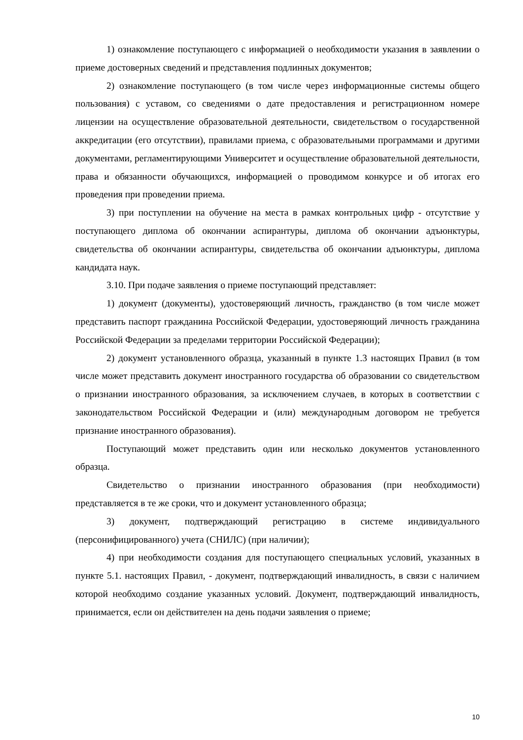1) ознакомление поступающего с информацией о необходимости указания в заявлении о приеме достоверных сведений и представления подлинных документов;
2) ознакомление поступающего (в том числе через информационные системы общего пользования) с уставом, со сведениями о дате предоставления и регистрационном номере лицензии на осуществление образовательной деятельности, свидетельством о государственной аккредитации (его отсутствии), правилами приема, с образовательными программами и другими документами, регламентирующими Университет и осуществление образовательной деятельности, права и обязанности обучающихся, информацией о проводимом конкурсе и об итогах его проведения при проведении приема.
3) при поступлении на обучение на места в рамках контрольных цифр - отсутствие у поступающего диплома об окончании аспирантуры, диплома об окончании адъюнктуры, свидетельства об окончании аспирантуры, свидетельства об окончании адъюнктуры, диплома кандидата наук.
3.10. При подаче заявления о приеме поступающий представляет:
1) документ (документы), удостоверяющий личность, гражданство (в том числе может представить паспорт гражданина Российской Федерации, удостоверяющий личность гражданина Российской Федерации за пределами территории Российской Федерации);
2) документ установленного образца, указанный в пункте 1.3 настоящих Правил (в том числе может представить документ иностранного государства об образовании со свидетельством о признании иностранного образования, за исключением случаев, в которых в соответствии с законодательством Российской Федерации и (или) международным договором не требуется признание иностранного образования).
Поступающий может представить один или несколько документов установленного образца.
Свидетельство о признании иностранного образования (при необходимости) представляется в те же сроки, что и документ установленного образца;
3) документ, подтверждающий регистрацию в системе индивидуального (персонифицированного) учета (СНИЛС) (при наличии);
4) при необходимости создания для поступающего специальных условий, указанных в пункте 5.1. настоящих Правил, - документ, подтверждающий инвалидность, в связи с наличием которой необходимо создание указанных условий. Документ, подтверждающий инвалидность, принимается, если он действителен на день подачи заявления о приеме;
10